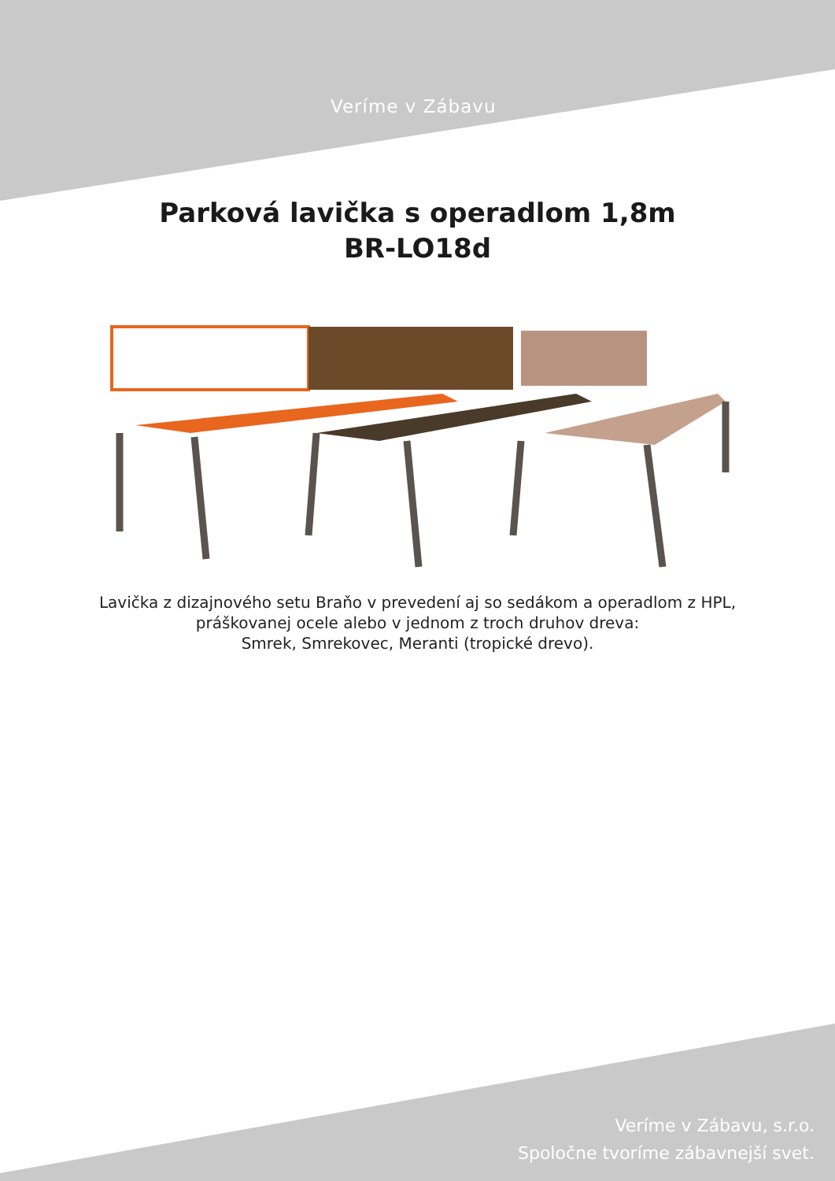Veríme v Zábavu
Parková lavička s operadlom 1,8m
BR-LO18d
Lavička z dizajnového setu Braňo v prevedení aj so sedákom a operadlom z HPL,
práškovanej ocele alebo v jednom z troch druhov dreva:
Smrek, Smrekovec, Meranti (tropické drevo).
Veríme v Zábavu, s.r.o.
Spoločne tvoríme zábavnejší svet.